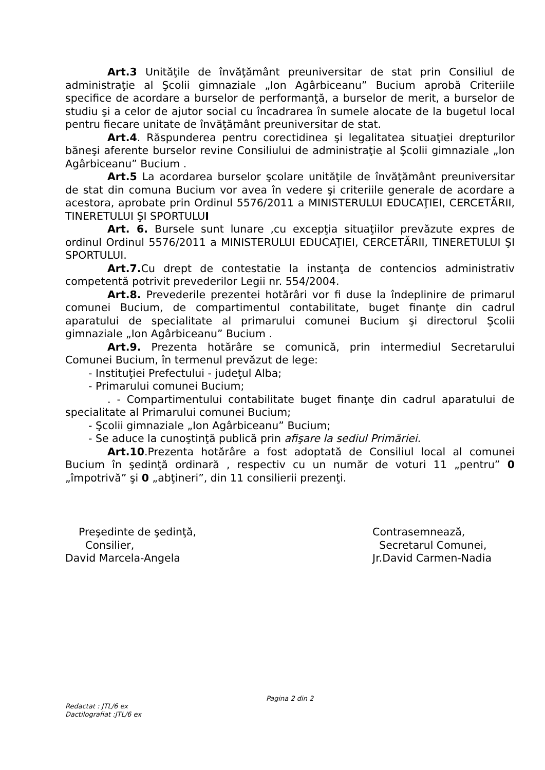Art.3 Unităţile de învăţământ preuniversitar de stat prin Consiliul de administraţie al Şcolii gimnaziale „Ion Agârbiceanu” Bucium aprobă Criteriile specifice de acordare a burselor de performanţă, a burselor de merit, a burselor de studiu şi a celor de ajutor social cu încadrarea în sumele alocate de la bugetul local pentru fiecare unitate de învăţământ preuniversitar de stat.
Art.4. Răspunderea pentru corectidinea şi legalitatea situaţiei drepturilor băneşi aferente burselor revine Consiliului de administraţie al Şcolii gimnaziale „Ion Agârbiceanu” Bucium .
Art.5 La acordarea burselor şcolare unităţile de învăţământ preuniversitar de stat din comuna Bucium vor avea în vedere şi criteriile generale de acordare a acestora, aprobate prin Ordinul 5576/2011 a MINISTERULUI EDUCAŢIEI, CERCETĂRII, TINERETULUI ŞI SPORTULUI
Art. 6. Bursele sunt lunare ,cu excepţia situaţiilor prevăzute expres de ordinul Ordinul 5576/2011 a MINISTERULUI EDUCAŢIEI, CERCETĂRII, TINERETULUI ŞI SPORTULUI.
Art.7. Cu drept de contestatie la instanţa de contencios administrativ competentă potrivit prevederilor Legii nr. 554/2004.
Art.8. Prevederile prezentei hotărâri vor fi duse la îndeplinire de primarul comunei Bucium, de compartimentul contabilitate, buget finanţe din cadrul aparatului de specialitate al primarului comunei Bucium şi directorul Şcolii gimnaziale „Ion Agârbiceanu” Bucium .
Art.9. Prezenta hotărâre se comunică, prin intermediul Secretarului Comunei Bucium, în termenul prevăzut de lege:
- Instituţiei Prefectului - judeţul Alba;
- Primarului comunei Bucium;
. - Compartimentului contabilitate buget finanţe din cadrul aparatului de specialitate al Primarului comunei Bucium;
- Şcolii gimnaziale „Ion Agârbiceanu” Bucium;
- Se aduce la cunoştinţă publică prin afişare la sediul Primăriei.
Art.10.Prezenta hotărâre a fost adoptată de Consiliul local al comunei Bucium în şedinţă ordinară , respectiv cu un număr de voturi 11 „pentru” 0 „împotrivă” şi 0 „abţineri”, din 11 consilierii prezenţi.
Preşedinte de şedinţă,
Consilier,
David Marcela-Angela
Contrasemnează,
Secretarul Comunei,
Jr.David Carmen-Nadia
Pagina 2 din 2
Redactat : JTL/6 ex
Dactilografiat :JTL/6 ex